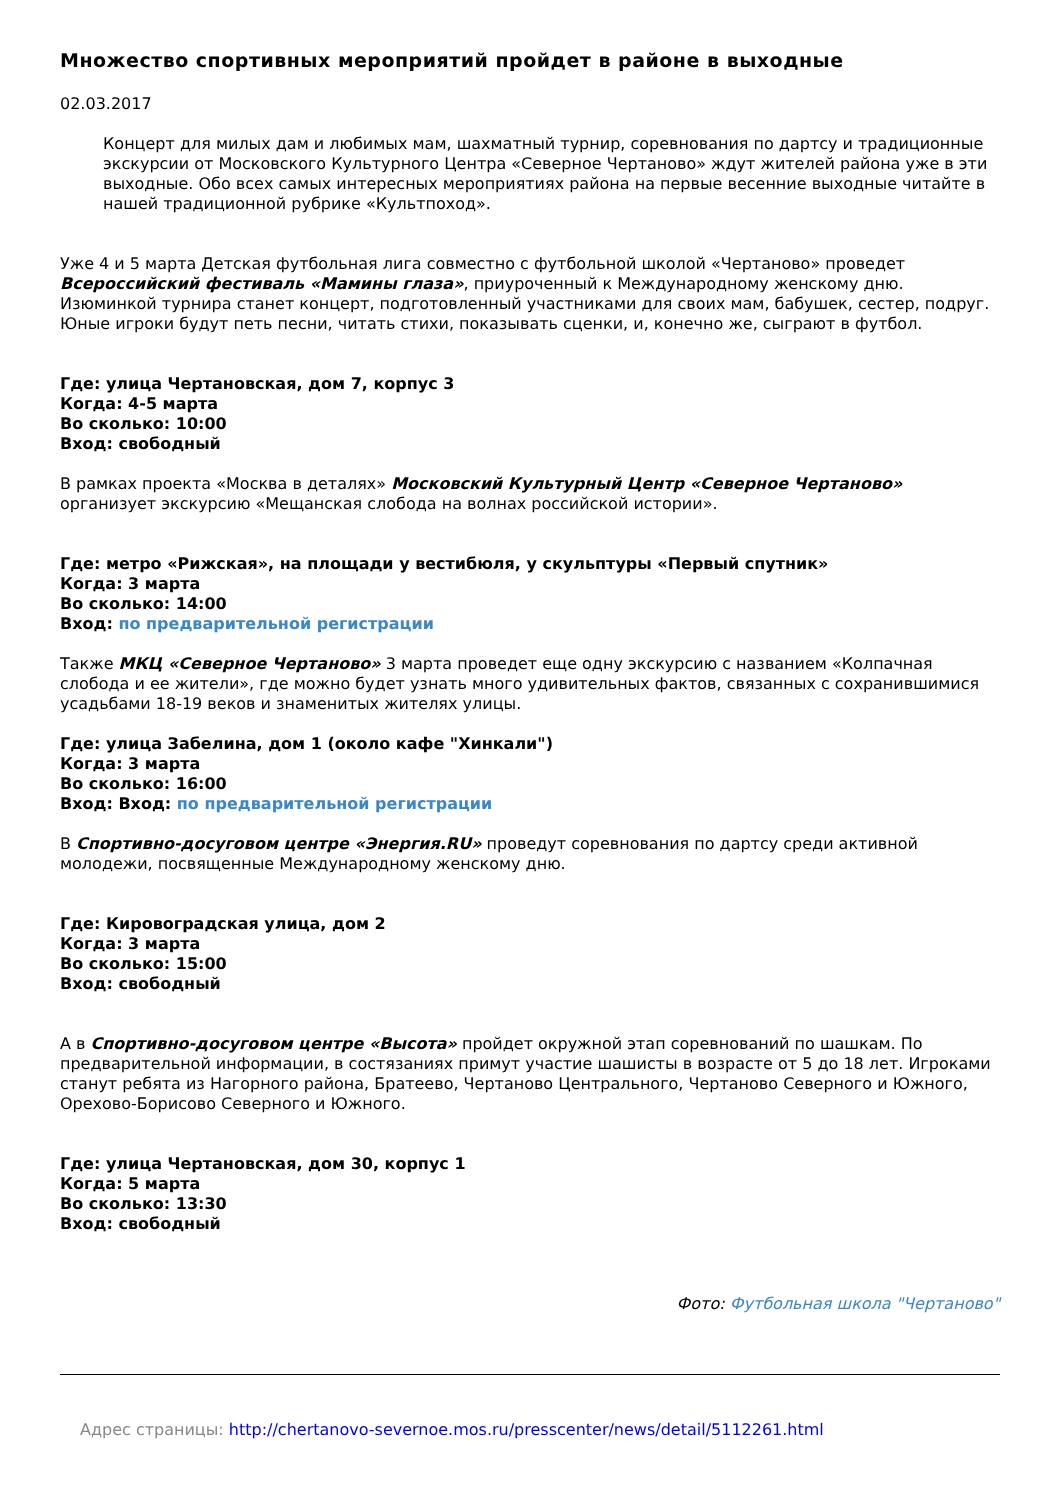Множество спортивных мероприятий пройдет в районе в выходные
02.03.2017
Концерт для милых дам и любимых мам, шахматный турнир, соревнования по дартсу и традиционные экскурсии от Московского Культурного Центра «Северное Чертаново» ждут жителей района уже в эти выходные. Обо всех самых интересных мероприятиях района на первые весенние выходные читайте в нашей традиционной рубрике «Культпоход».
Уже 4 и 5 марта Детская футбольная лига совместно с футбольной школой «Чертаново» проведет Всероссийский фестиваль «Мамины глаза», приуроченный к Международному женскому дню. Изюминкой турнира станет концерт, подготовленный участниками для своих мам, бабушек, сестер, подруг. Юные игроки будут петь песни, читать стихи, показывать сценки, и, конечно же, сыграют в футбол.
Где: улица Чертановская, дом 7, корпус 3
Когда: 4-5 марта
Во сколько: 10:00
Вход: свободный
В рамках проекта «Москва в деталях» Московский Культурный Центр «Северное Чертаново» организует экскурсию «Мещанская слобода на волнах российской истории».
Где: метро «Рижская», на площади у вестибюля, у скульптуры «Первый спутник»
Когда: 3 марта
Во сколько: 14:00
Вход: по предварительной регистрации
Также МКЦ «Северное Чертаново» 3 марта проведет еще одну экскурсию с названием «Колпачная слобода и ее жители», где можно будет узнать много удивительных фактов, связанных с сохранившимися усадьбами 18-19 веков и знаменитых жителях улицы.
Где: улица Забелина, дом 1 (около кафе "Хинкали")
Когда: 3 марта
Во сколько: 16:00
Вход: Вход: по предварительной регистрации
В Спортивно-досуговом центре «Энергия.RU» проведут соревнования по дартсу среди активной молодежи, посвященные Международному женскому дню.
Где: Кировоградская улица, дом 2
Когда: 3 марта
Во сколько: 15:00
Вход: свободный
А в Спортивно-досуговом центре «Высота» пройдет окружной этап соревнований по шашкам. По предварительной информации, в состязаниях примут участие шашисты в возрасте от 5 до 18 лет. Игроками станут ребята из Нагорного района, Братеево, Чертаново Центрального, Чертаново Северного и Южного, Орехово-Борисово Северного и Южного.
Где: улица Чертановская, дом 30, корпус 1
Когда: 5 марта
Во сколько: 13:30
Вход: свободный
Фото: Футбольная школа "Чертаново"
Адрес страницы: http://chertanovo-severnoe.mos.ru/presscenter/news/detail/5112261.html